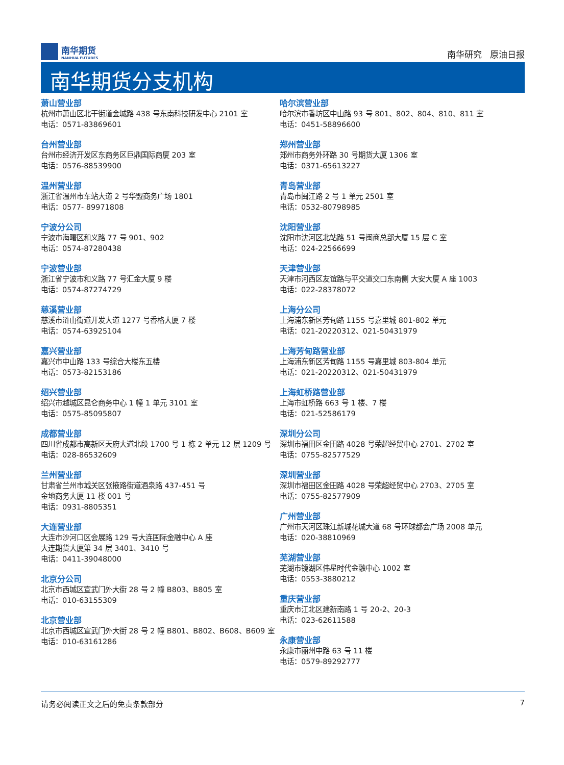南华期货
NANHUA FUTURES
南华研究 原油日报
南华期货分支机构
萧山营业部
杭州市萧山区北干街道金城路 438 号东南科技研发中心 2101 室
电话：0571-83869601
台州营业部
台州市经济开发区东商务区巨鼎国际商厦 203 室
电话：0576-88539900
温州营业部
浙江省温州市车站大道 2 号华盟商务广场 1801
电话：0577- 89971808
宁波分公司
宁波市海曙区和义路 77 号 901、902
电话：0574-87280438
宁波营业部
浙江省宁波市和义路 77 号汇金大厦 9 楼
电话：0574-87274729
慈溪营业部
慈溪市浒山街道开发大道 1277 号香格大厦 7 楼
电话：0574-63925104
嘉兴营业部
嘉兴市中山路 133 号综合大楼东五楼
电话：0573-82153186
绍兴营业部
绍兴市越城区昆仑商务中心 1 幢 1 单元 3101 室
电话：0575-85095807
成都营业部
四川省成都市高新区天府大道北段 1700 号 1 栋 2 单元 12 层 1209 号
电话：028-86532609
兰州营业部
甘肃省兰州市城关区张掖路街道酒泉路 437-451 号
金地商务大厦 11 楼 001 号
电话：0931-8805351
大连营业部
大连市沙河口区会展路 129 号大连国际金融中心 A 座
大连期货大厦第 34 层 3401、3410 号
电话：0411-39048000
北京分公司
北京市西城区宣武门外大街 28 号 2 幢 B803、B805 室
电话：010-63155309
北京营业部
北京市西城区宣武门外大街 28 号 2 幢 B801、B802、B608、B609 室
电话：010-63161286
哈尔滨营业部
哈尔滨市香坊区中山路 93 号 801、802、804、810、811 室
电话：0451-58896600
郑州营业部
郑州市商务外环路 30 号期货大厦 1306 室
电话：0371-65613227
青岛营业部
青岛市闽江路 2 号 1 单元 2501 室
电话：0532-80798985
沈阳营业部
沈阳市沈河区北站路 51 号闽商总部大厦 15 层 C 室
电话：024-22566699
天津营业部
天津市河西区友谊路与平交道交口东南侧 大安大厦 A 座 1003
电话：022-28378072
上海分公司
上海浦东新区芳甸路 1155 号嘉里城 801-802 单元
电话：021-20220312、021-50431979
上海芳甸路营业部
上海浦东新区芳甸路 1155 号嘉里城 803-804 单元
电话：021-20220312、021-50431979
上海虹桥路营业部
上海市虹桥路 663 号 1 楼、7 楼
电话：021-52586179
深圳分公司
深圳市福田区金田路 4028 号荣超经贸中心 2701、2702 室
电话：0755-82577529
深圳营业部
深圳市福田区金田路 4028 号荣超经贸中心 2703、2705 室
电话：0755-82577909
广州营业部
广州市天河区珠江新城花城大道 68 号环球都会广场 2008 单元
电话：020-38810969
芜湖营业部
芜湖市镜湖区伟星时代金融中心 1002 室
电话：0553-3880212
重庆营业部
重庆市江北区建新南路 1 号 20-2、20-3
电话：023-62611588
永康营业部
永康市丽州中路 63 号 11 楼
电话：0579-89292777
请务必阅读正文之后的免责条款部分 7